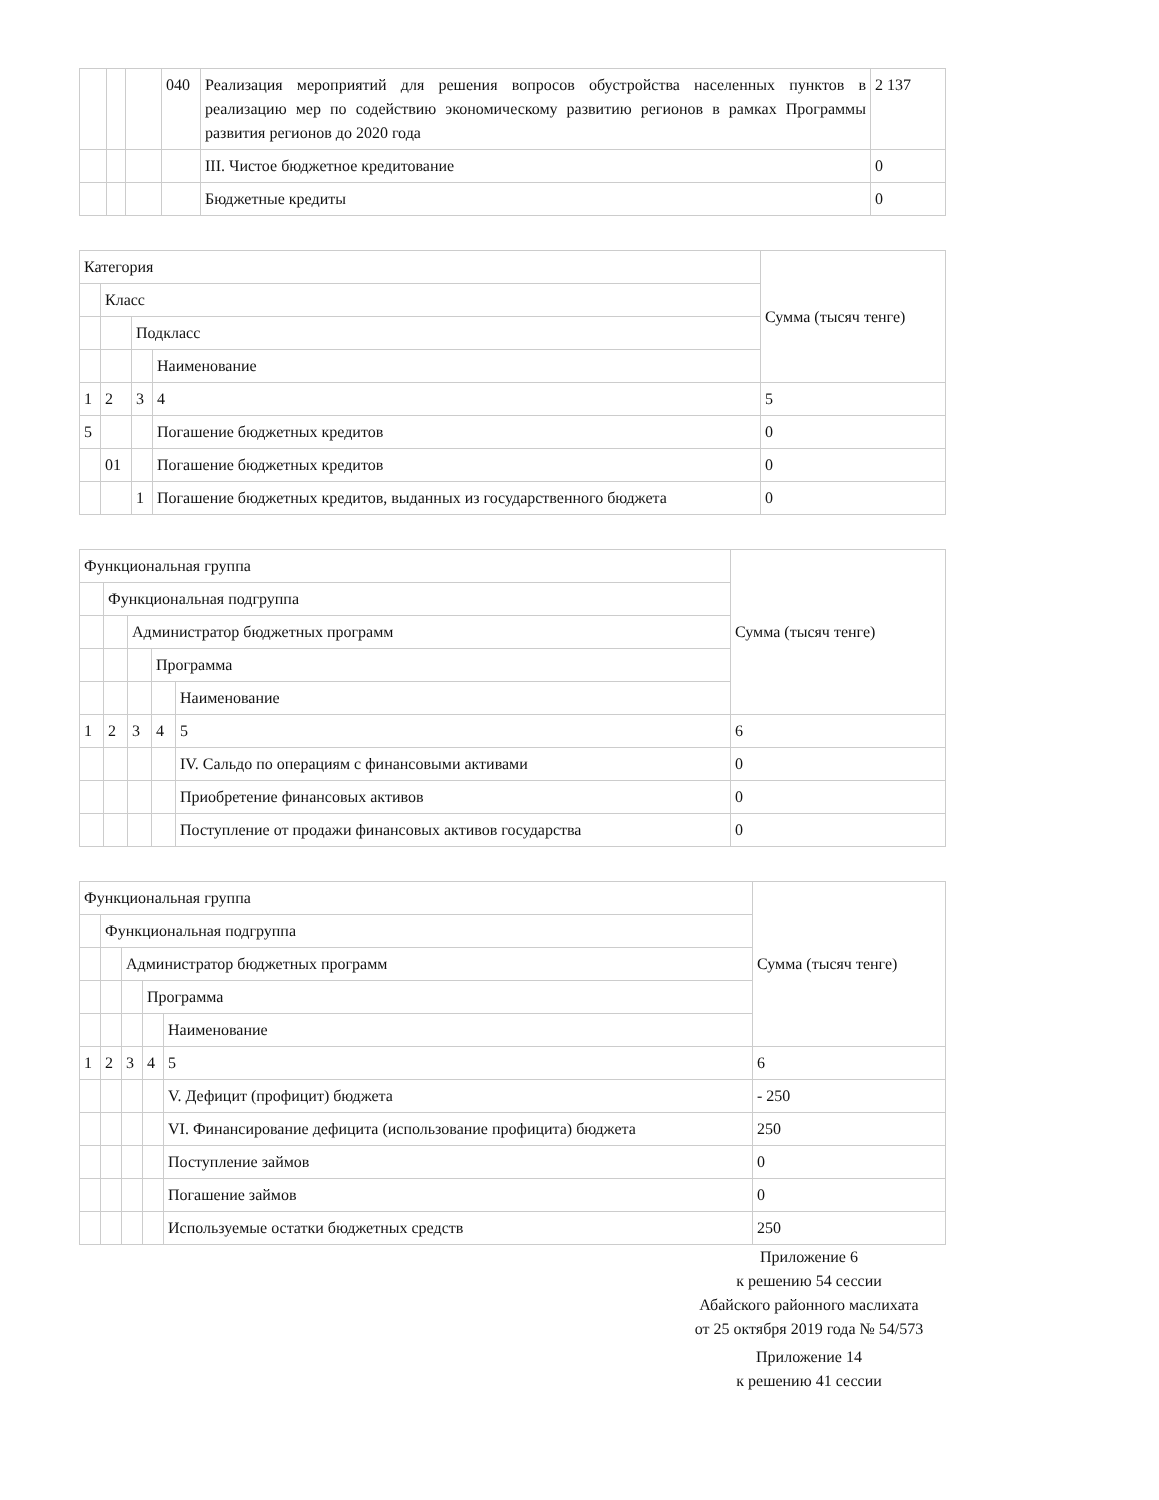| | | | 040 | Реализация мероприятий для решения вопросов обустройства населенных пунктов в реализацию мер по содействию экономическому развитию регионов в рамках Программы развития регионов до 2020 года | 2 137 |
| | | | | III. Чистое бюджетное кредитование | 0 |
| | | | | Бюджетные кредиты | 0 |
| Категория | | | | Сумма (тысяч тенге) |
| --- | --- | --- | --- | --- |
| | Класс | | | |
| | | Подкласс | | |
| | | | Наименование | |
| 1 | 2 | 3 | 4 | 5 |
| 5 | | | Погашение бюджетных кредитов | 0 |
| | 01 | | Погашение бюджетных кредитов | 0 |
| | | 1 | Погашение бюджетных кредитов, выданных из государственного бюджета | 0 |
| Функциональная группа | | | | | Сумма (тысяч тенге) |
| --- | --- | --- | --- | --- | --- |
| | Функциональная подгруппа | | | | |
| | | Администратор бюджетных программ | | | |
| | | | Программа | | |
| | | | | Наименование | |
| 1 | 2 | 3 | 4 | 5 | 6 |
| | | | | IV. Сальдо по операциям с финансовыми активами | 0 |
| | | | | Приобретение финансовых активов | 0 |
| | | | | Поступление от продажи финансовых активов государства | 0 |
| Функциональная группа | | | | | Сумма (тысяч тенге) |
| --- | --- | --- | --- | --- | --- |
| | Функциональная подгруппа | | | | |
| | | Администратор бюджетных программ | | | |
| | | | Программа | | |
| | | | | Наименование | |
| 1 | 2 | 3 | 4 | 5 | 6 |
| | | | | V. Дефицит (профицит) бюджета | - 250 |
| | | | | VI. Финансирование дефицита (использование профицита) бюджета | 250 |
| | | | | Поступление займов | 0 |
| | | | | Погашение займов | 0 |
| | | | | Используемые остатки бюджетных средств | 250 |
Приложение 6
к решению 54 сессии
Абайского районного маслихата
от 25 октября 2019 года № 54/573
Приложение 14
к решению 41 сессии